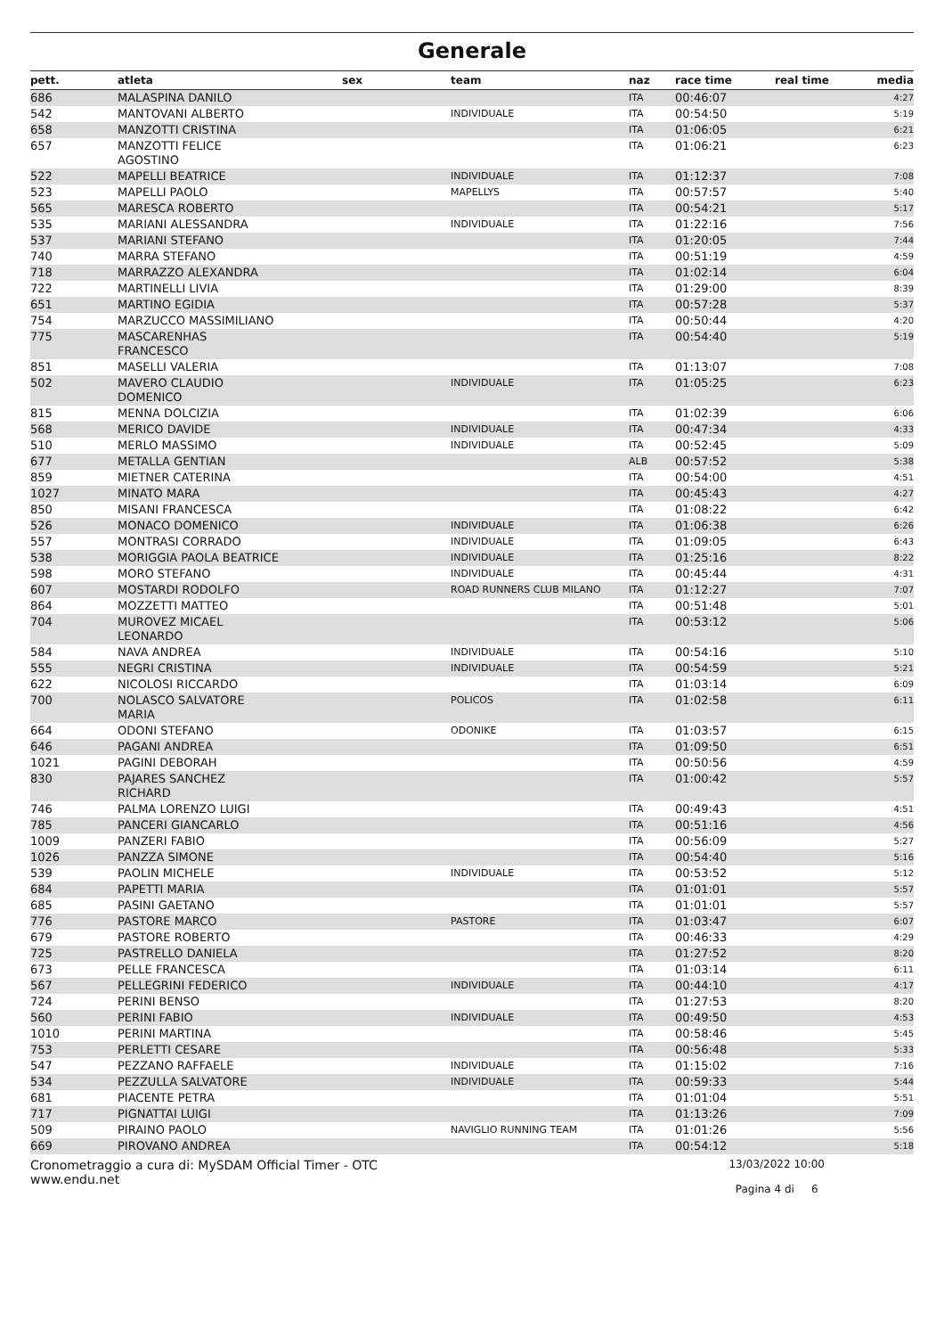Generale
| pett. | atleta | sex | team | naz | race time | real time | media |
| --- | --- | --- | --- | --- | --- | --- | --- |
| 686 | MALASPINA DANILO | | | ITA | 00:46:07 | | 4:27 |
| 542 | MANTOVANI ALBERTO | | INDIVIDUALE | ITA | 00:54:50 | | 5:19 |
| 658 | MANZOTTI CRISTINA | | | ITA | 01:06:05 | | 6:21 |
| 657 | MANZOTTI FELICE AGOSTINO | | | ITA | 01:06:21 | | 6:23 |
| 522 | MAPELLI BEATRICE | | INDIVIDUALE | ITA | 01:12:37 | | 7:08 |
| 523 | MAPELLI PAOLO | | MAPELLYS | ITA | 00:57:57 | | 5:40 |
| 565 | MARESCA ROBERTO | | | ITA | 00:54:21 | | 5:17 |
| 535 | MARIANI ALESSANDRA | | INDIVIDUALE | ITA | 01:22:16 | | 7:56 |
| 537 | MARIANI STEFANO | | | ITA | 01:20:05 | | 7:44 |
| 740 | MARRA STEFANO | | | ITA | 00:51:19 | | 4:59 |
| 718 | MARRAZZO ALEXANDRA | | | ITA | 01:02:14 | | 6:04 |
| 722 | MARTINELLI LIVIA | | | ITA | 01:29:00 | | 8:39 |
| 651 | MARTINO EGIDIA | | | ITA | 00:57:28 | | 5:37 |
| 754 | MARZUCCO MASSIMILIANO | | | ITA | 00:50:44 | | 4:20 |
| 775 | MASCARENHAS FRANCESCO | | | ITA | 00:54:40 | | 5:19 |
| 851 | MASELLI VALERIA | | | ITA | 01:13:07 | | 7:08 |
| 502 | MAVERO CLAUDIO DOMENICO | | INDIVIDUALE | ITA | 01:05:25 | | 6:23 |
| 815 | MENNA DOLCIZIA | | | ITA | 01:02:39 | | 6:06 |
| 568 | MERICO DAVIDE | | INDIVIDUALE | ITA | 00:47:34 | | 4:33 |
| 510 | MERLO MASSIMO | | INDIVIDUALE | ITA | 00:52:45 | | 5:09 |
| 677 | METALLA GENTIAN | | | ALB | 00:57:52 | | 5:38 |
| 859 | MIETNER CATERINA | | | ITA | 00:54:00 | | 4:51 |
| 1027 | MINATO MARA | | | ITA | 00:45:43 | | 4:27 |
| 850 | MISANI FRANCESCA | | | ITA | 01:08:22 | | 6:42 |
| 526 | MONACO DOMENICO | | INDIVIDUALE | ITA | 01:06:38 | | 6:26 |
| 557 | MONTRASI CORRADO | | INDIVIDUALE | ITA | 01:09:05 | | 6:43 |
| 538 | MORIGGIA PAOLA BEATRICE | | INDIVIDUALE | ITA | 01:25:16 | | 8:22 |
| 598 | MORO STEFANO | | INDIVIDUALE | ITA | 00:45:44 | | 4:31 |
| 607 | MOSTARDI RODOLFO | | ROAD RUNNERS CLUB MILANO | ITA | 01:12:27 | | 7:07 |
| 864 | MOZZETTI MATTEO | | | ITA | 00:51:48 | | 5:01 |
| 704 | MUROVEZ MICAEL LEONARDO | | | ITA | 00:53:12 | | 5:06 |
| 584 | NAVA ANDREA | | INDIVIDUALE | ITA | 00:54:16 | | 5:10 |
| 555 | NEGRI CRISTINA | | INDIVIDUALE | ITA | 00:54:59 | | 5:21 |
| 622 | NICOLOSI RICCARDO | | | ITA | 01:03:14 | | 6:09 |
| 700 | NOLASCO SALVATORE MARIA | | POLICOS | ITA | 01:02:58 | | 6:11 |
| 664 | ODONI STEFANO | | ODONIKE | ITA | 01:03:57 | | 6:15 |
| 646 | PAGANI ANDREA | | | ITA | 01:09:50 | | 6:51 |
| 1021 | PAGINI DEBORAH | | | ITA | 00:50:56 | | 4:59 |
| 830 | PAJARES SANCHEZ RICHARD | | | ITA | 01:00:42 | | 5:57 |
| 746 | PALMA LORENZO LUIGI | | | ITA | 00:49:43 | | 4:51 |
| 785 | PANCERI GIANCARLO | | | ITA | 00:51:16 | | 4:56 |
| 1009 | PANZERI FABIO | | | ITA | 00:56:09 | | 5:27 |
| 1026 | PANZZA SIMONE | | | ITA | 00:54:40 | | 5:16 |
| 539 | PAOLIN MICHELE | | INDIVIDUALE | ITA | 00:53:52 | | 5:12 |
| 684 | PAPETTI MARIA | | | ITA | 01:01:01 | | 5:57 |
| 685 | PASINI GAETANO | | | ITA | 01:01:01 | | 5:57 |
| 776 | PASTORE MARCO | | PASTORE | ITA | 01:03:47 | | 6:07 |
| 679 | PASTORE ROBERTO | | | ITA | 00:46:33 | | 4:29 |
| 725 | PASTRELLO DANIELA | | | ITA | 01:27:52 | | 8:20 |
| 673 | PELLE FRANCESCA | | | ITA | 01:03:14 | | 6:11 |
| 567 | PELLEGRINI FEDERICO | | INDIVIDUALE | ITA | 00:44:10 | | 4:17 |
| 724 | PERINI BENSO | | | ITA | 01:27:53 | | 8:20 |
| 560 | PERINI FABIO | | INDIVIDUALE | ITA | 00:49:50 | | 4:53 |
| 1010 | PERINI MARTINA | | | ITA | 00:58:46 | | 5:45 |
| 753 | PERLETTI CESARE | | | ITA | 00:56:48 | | 5:33 |
| 547 | PEZZANO RAFFAELE | | INDIVIDUALE | ITA | 01:15:02 | | 7:16 |
| 534 | PEZZULLA SALVATORE | | INDIVIDUALE | ITA | 00:59:33 | | 5:44 |
| 681 | PIACENTE PETRA | | | ITA | 01:01:04 | | 5:51 |
| 717 | PIGNATTAI LUIGI | | | ITA | 01:13:26 | | 7:09 |
| 509 | PIRAINO PAOLO | | NAVIGLIO RUNNING TEAM | ITA | 01:01:26 | | 5:56 |
| 669 | PIROVANO ANDREA | | | ITA | 00:54:12 | | 5:18 |
Cronometraggio a cura di: MySDAM Official Timer - OTC
www.endu.net
13/03/2022 10:00
Pagina 4 di 6